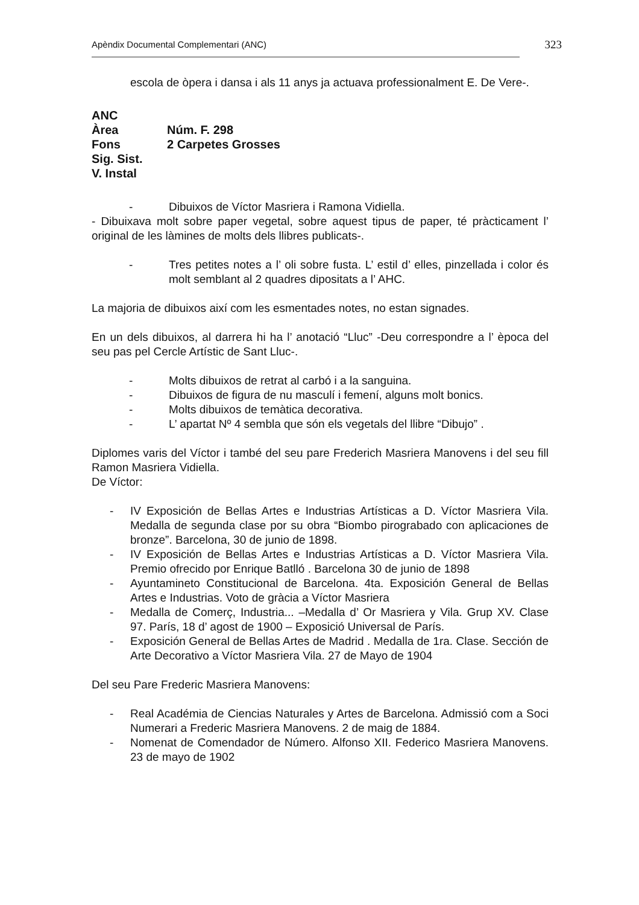Apèndix Documental Complementari (ANC) 323
escola de òpera i dansa i als 11 anys ja actuava professionalment E. De Vere-.
ANC
Àrea
Núm. F. 298
Fons
2 Carpetes Grosses
Sig. Sist.
V. Instal
- Dibuixos de Víctor Masriera i Ramona Vidiella.
- Dibuixava molt sobre paper vegetal, sobre aquest tipus de paper, té pràcticament l’ original de les làmines de molts dels llibres publicats-.
- Tres petites notes a l’ oli sobre fusta. L’ estil d’ elles, pinzellada i color és molt semblant al 2 quadres dipositats a l’ AHC.
La majoria de dibuixos així com les esmentades notes, no estan signades.
En un dels dibuixos, al darrera hi ha l’ anotació “Lluc” -Deu correspondre a l’ època del seu pas pel Cercle Artístic de Sant Lluc-.
- Molts dibuixos de retrat al carbó i a la sanguina.
- Dibuixos de figura de nu masculí i femení, alguns molt bonics.
- Molts dibuixos de temàtica decorativa.
- L’ apartat Nº 4 sembla que són els vegetals del llibre “Dibujo” .
Diplomes varis del Víctor i també del seu pare Frederich Masriera Manovens i del seu fill Ramon Masriera Vidiella.
De Víctor:
- IV Exposición de Bellas Artes e Industrias Artísticas a D. Víctor Masriera Vila. Medalla de segunda clase por su obra “Biombo pirograbado con aplicaciones de bronze”. Barcelona, 30 de junio de 1898.
- IV Exposición de Bellas Artes e Industrias Artísticas a D. Víctor Masriera Vila. Premio ofrecido por Enrique Batlló . Barcelona 30 de junio de 1898
- Ayuntamineto Constitucional de Barcelona. 4ta. Exposición General de Bellas Artes e Industrias. Voto de gràcia a Víctor Masriera
- Medalla de Comerç, Industria... –Medalla d’ Or Masriera y Vila. Grup XV. Clase 97. París, 18 d’ agost de 1900 – Exposició Universal de París.
- Exposición General de Bellas Artes de Madrid . Medalla de 1ra. Clase. Sección de Arte Decorativo a Víctor Masriera Vila. 27 de Mayo de 1904
Del seu Pare Frederic Masriera Manovens:
- Real Académia de Ciencias Naturales y Artes de Barcelona. Admissió com a Soci Numerari a Frederic Masriera Manovens. 2 de maig de 1884.
- Nomenat de Comendador de Número. Alfonso XII. Federico Masriera Manovens. 23 de mayo de 1902